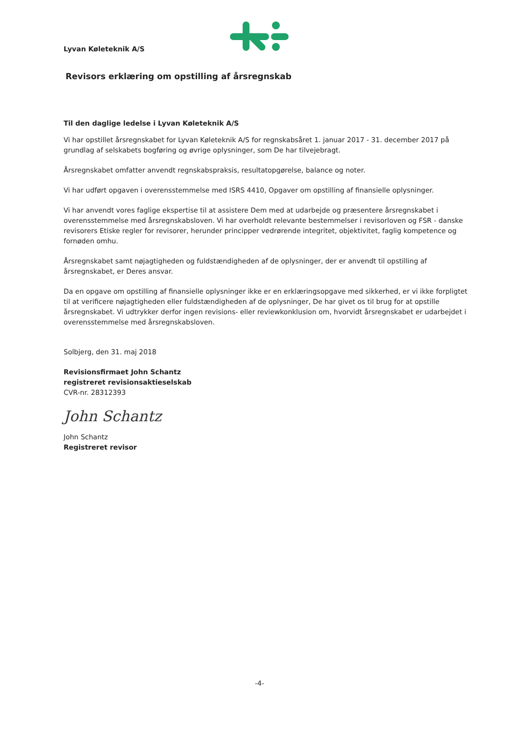Lyvan Køleteknik A/S
Revisors erklæring om opstilling af årsregnskab
Til den daglige ledelse i Lyvan Køleteknik A/S
Vi har opstillet årsregnskabet for Lyvan Køleteknik A/S for regnskabsåret 1. januar 2017 - 31. december 2017 på grundlag af selskabets bogføring og øvrige oplysninger, som De har tilvejebragt.
Årsregnskabet omfatter anvendt regnskabspraksis, resultatopgørelse, balance og noter.
Vi har udført opgaven i overensstemmelse med ISRS 4410, Opgaver om opstilling af finansielle oplysninger.
Vi har anvendt vores faglige ekspertise til at assistere Dem med at udarbejde og præsentere årsregnskabet i overensstemmelse med årsregnskabsloven. Vi har overholdt relevante bestemmelser i revisorloven og FSR - danske revisorers Etiske regler for revisorer, herunder principper vedrørende integritet, objektivitet, faglig kompetence og fornøden omhu.
Årsregnskabet samt nøjagtigheden og fuldstændigheden af de oplysninger, der er anvendt til opstilling af årsregnskabet, er Deres ansvar.
Da en opgave om opstilling af finansielle oplysninger ikke er en erklæringsopgave med sikkerhed, er vi ikke forpligtet til at verificere nøjagtigheden eller fuldstændigheden af de oplysninger, De har givet os til brug for at opstille årsregnskabet. Vi udtrykker derfor ingen revisions- eller reviewkonklusion om, hvorvidt årsregnskabet er udarbejdet i overensstemmelse med årsregnskabsloven.
Solbjerg, den 31. maj 2018
Revisionsfirmaet John Schantz
registreret revisionsaktieselskab
CVR-nr. 28312393
John Schantz
John Schantz
Registreret revisor
-4-